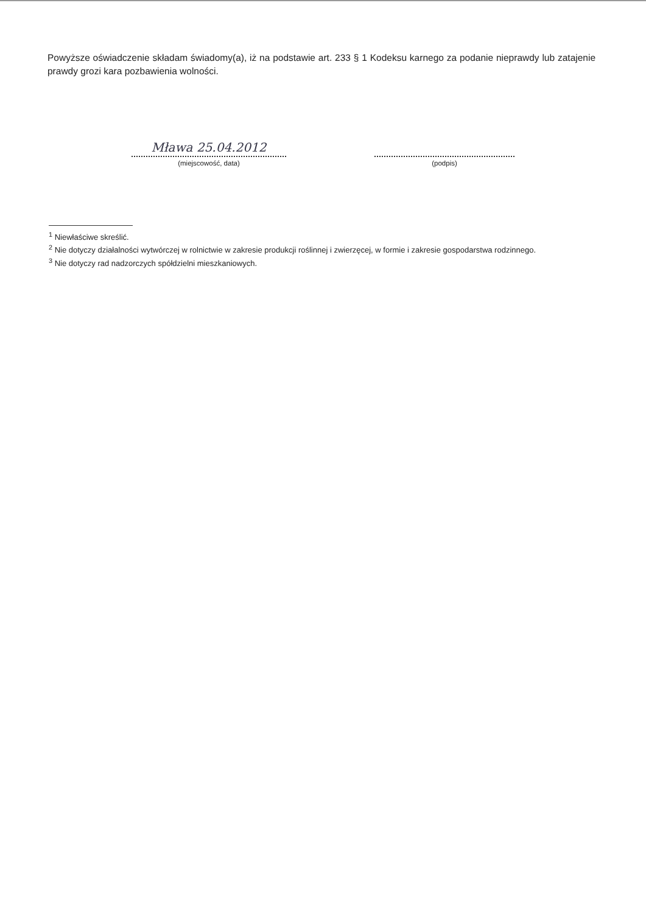Powyższe oświadczenie składam świadomy(a), iż na podstawie art. 233 § 1 Kodeksu karnego za podanie nieprawdy lub zatajenie prawdy grozi kara pozbawienia wolności.
Mława 25.04.2012
(miejscowość, data)
(podpis)
<sup>1</sup> Niewłaściwe skreślić.
<sup>2</sup> Nie dotyczy działalności wytwórczej w rolnictwie w zakresie produkcji roślinnej i zwierzęcej, w formie i zakresie gospodarstwa rodzinnego.
<sup>3</sup> Nie dotyczy rad nadzorczych spółdzielni mieszkaniowych.